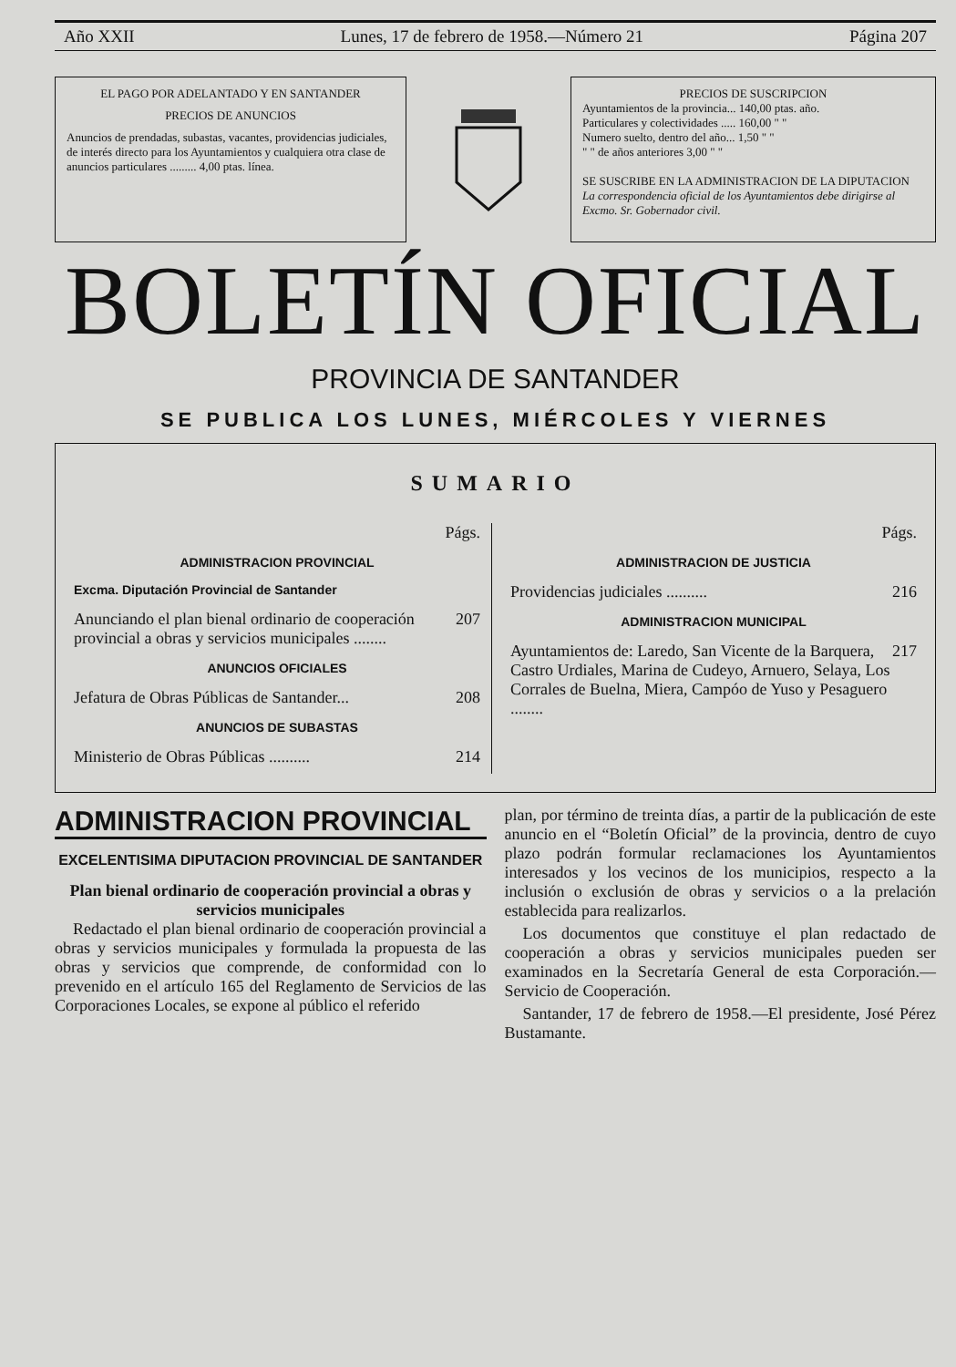Año XXII Lunes, 17 de febrero de 1958.—Número 21 Página 207
EL PAGO POR ADELANTADO Y EN SANTANDER
PRECIOS DE ANUNCIOS
Anuncios de prendadas, subastas, vacantes, providencias judiciales, de interés directo para los Ayuntamientos y cualquiera otra clase de anuncios particulares ......... 4,00 ptas. línea.
PRECIOS DE SUSCRIPCION
Ayuntamientos de la provincia... 140,00 ptas. año.
Particulares y colectividades ..... 160,00 " "
Numero suelto, dentro del año... 1,50 " "
" " de años anteriores 3,00 " "
SE SUSCRIBE EN LA ADMINISTRACION DE LA DIPUTACION
La correspondencia oficial de los Ayuntamientos debe dirigirse al Excmo. Sr. Gobernador civil.
BOLETÍN OFICIAL
PROVINCIA DE SANTANDER
SE PUBLICA LOS LUNES, MIÉRCOLES Y VIERNES
SUMARIO
Págs.
ADMINISTRACION PROVINCIAL
Excma. Diputación Provincial de Santander
Anunciando el plan bienal ordinario de cooperación provincial a obras y servicios municipales ........ 207
ANUNCIOS OFICIALES
Jefatura de Obras Públicas de Santander... 208
ANUNCIOS DE SUBASTAS
Ministerio de Obras Públicas .......... 214
Págs.
ADMINISTRACION DE JUSTICIA
Providencias judiciales .......... 216
ADMINISTRACION MUNICIPAL
Ayuntamientos de: Laredo, San Vicente de la Barquera, Castro Urdiales, Marina de Cudeyo, Arnuero, Selaya, Los Corrales de Buelna, Miera, Campóo de Yuso y Pesaguero ........ 217
ADMINISTRACION PROVINCIAL
EXCELENTISIMA DIPUTACION PROVINCIAL DE SANTANDER
Plan bienal ordinario de cooperación provincial a obras y servicios municipales
Redactado el plan bienal ordinario de cooperación provincial a obras y servicios municipales y formulada la propuesta de las obras y servicios que comprende, de conformidad con lo prevenido en el artículo 165 del Reglamento de Servicios de las Corporaciones Locales, se expone al público el referido
plan, por término de treinta días, a partir de la publicación de este anuncio en el “Boletín Oficial” de la provincia, dentro de cuyo plazo podrán formular reclamaciones los Ayuntamientos interesados y los vecinos de los municipios, respecto a la inclusión o exclusión de obras y servicios o a la prelación establecida para realizarlos.
Los documentos que constituye el plan redactado de cooperación a obras y servicios municipales pueden ser examinados en la Secretaría General de esta Corporación.—Servicio de Cooperación.
Santander, 17 de febrero de 1958.—El presidente, José Pérez Bustamante.